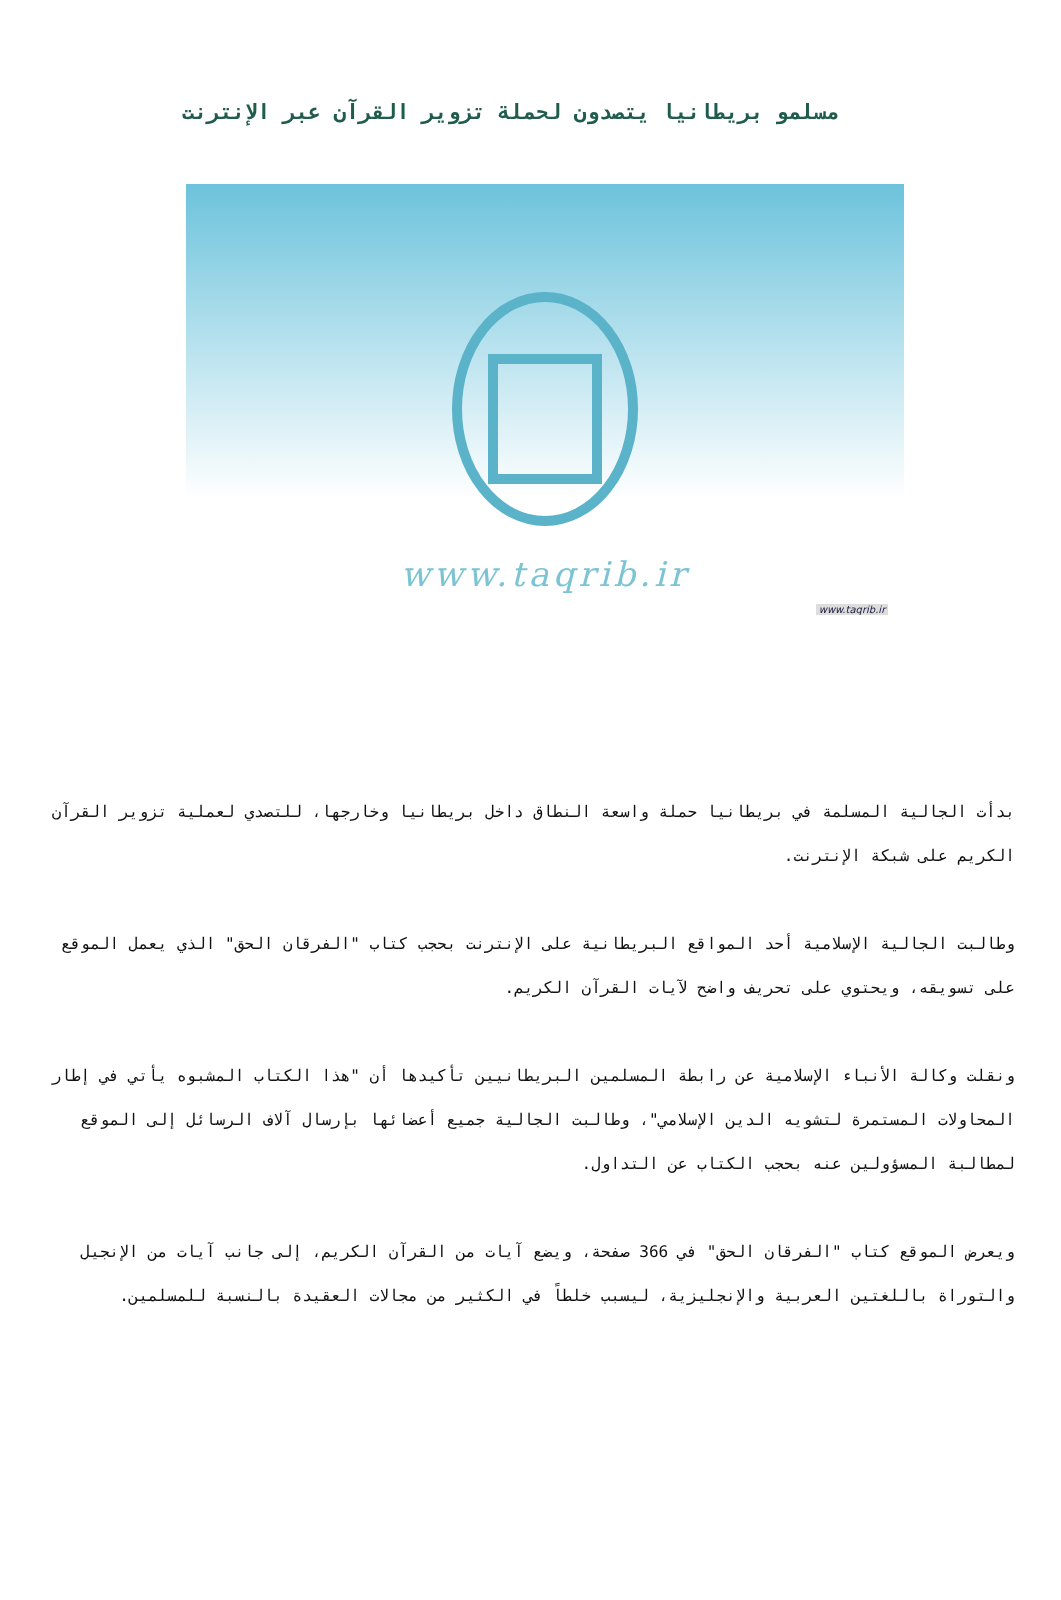مسلمو بريطانيا يتصدون لحملة تزوير القرآن عبر الإنترنت
www.taqrib.ir
www.taqrib.ir
بدأت الجالية المسلمة في بريطانيا حملة واسعة النطاق داخل بريطانيا وخارجها، للتصدي لعملية تزوير القرآن الكريم على شبكة الإنترنت.
وطالبت الجالية الإسلامية أحد المواقع البريطانية على الإنترنت بحجب كتاب "الفرقان الحق" الذي يعمل الموقع على تسويقه، ويحتوي على تحريف واضح لآيات القرآن الكريم.
ونقلت وكالة الأنباء الإسلامية عن رابطة المسلمين البريطانيين تأكيدها أن "هذا الكتاب المشبوه يأتي في إطار المحاولات المستمرة لتشويه الدين الإسلامي"، وطالبت الجالية جميع أعضائها بإرسال آلاف الرسائل إلى الموقع لمطالبة المسؤولين عنه بحجب الكتاب عن التداول.
ويعرض الموقع كتاب "الفرقان الحق" في 366 صفحة، ويضع آيات من القرآن الكريم، إلى جانب آيات من الإنجيل والتوراة باللغتين العربية والإنجليزية، ليسبب خلطاً في الكثير من مجالات العقيدة بالنسبة للمسلمين.